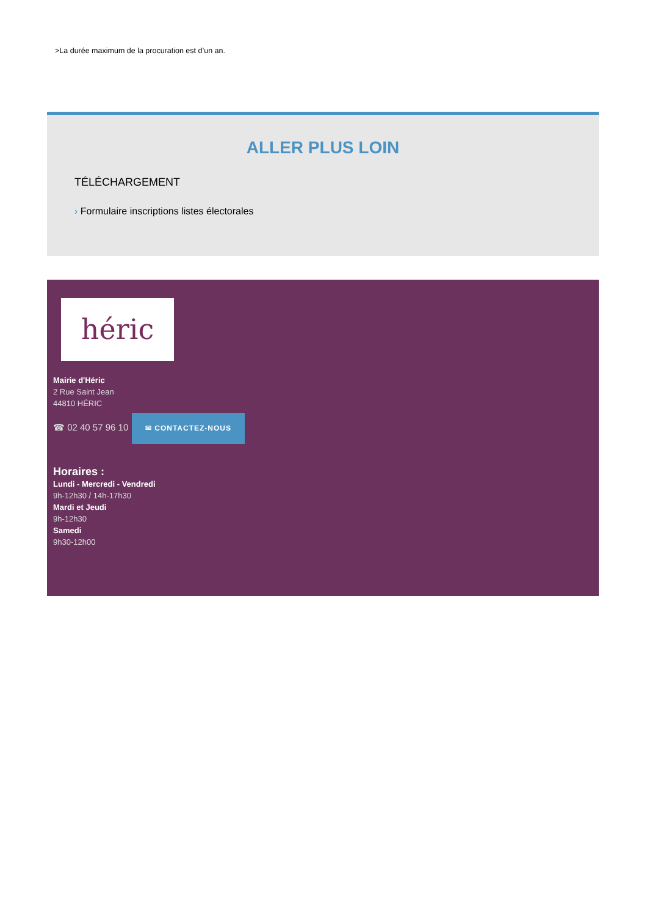>La durée maximum de la procuration est d’un an.
ALLER PLUS LOIN
TÉLÉCHARGEMENT
› Formulaire inscriptions listes électorales
héric
Mairie d'Héric
2 Rue Saint Jean
44810 HÉRIC
☎ 02 40 57 96 10 ✉ CONTACTEZ-NOUS
Horaires :
Lundi - Mercredi - Vendredi
9h-12h30 / 14h-17h30
Mardi et Jeudi
9h-12h30
Samedi
9h30-12h00